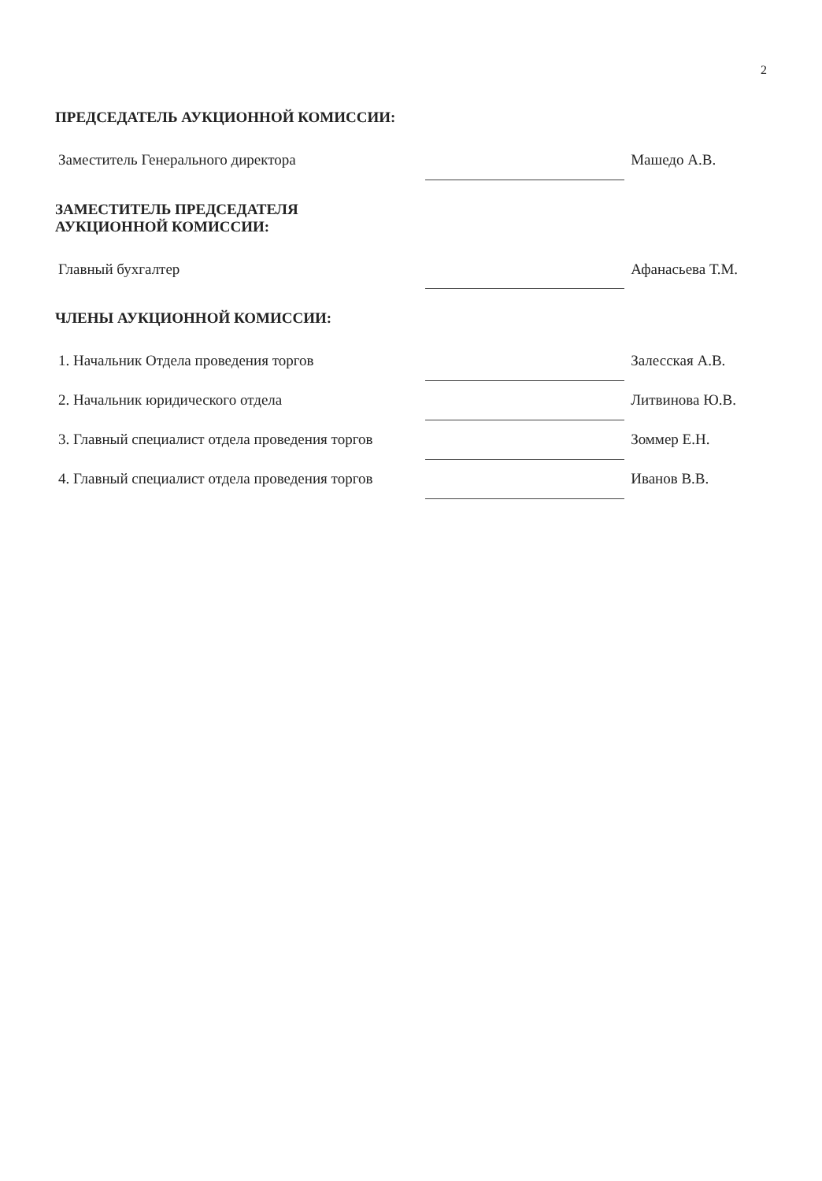2
ПРЕДСЕДАТЕЛЬ АУКЦИОННОЙ КОМИССИИ:
| Заместитель Генерального директора | | Машедо А.В. |
ЗАМЕСТИТЕЛЬ ПРЕДСЕДАТЕЛЯ
АУКЦИОННОЙ КОМИССИИ:
| Главный бухгалтер | | Афанасьева Т.М. |
ЧЛЕНЫ АУКЦИОННОЙ КОМИССИИ:
| 1. Начальник Отдела проведения торгов | | Залесская А.В. |
| 2. Начальник юридического отдела | | Литвинова Ю.В. |
| 3. Главный специалист отдела проведения торгов | | Зоммер Е.Н. |
| 4. Главный специалист отдела проведения торгов | | Иванов В.В. |